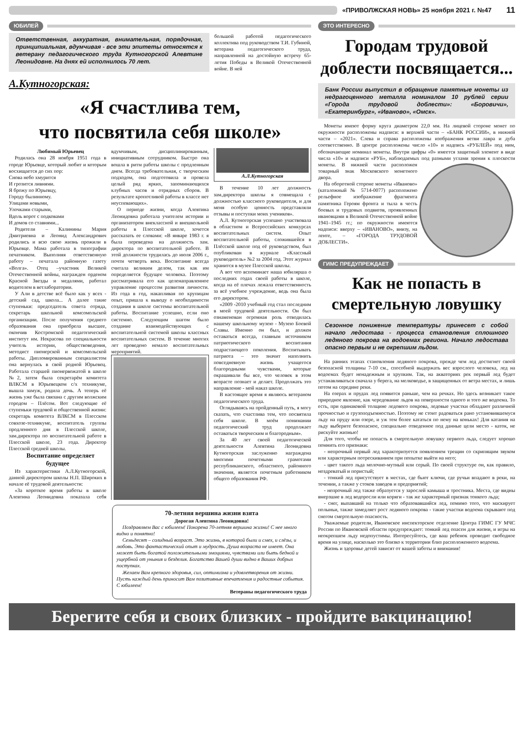«ПРИВОЛЖСКАЯ НОВЬ» 25 ноября 2021 г. №47 11
ЮБИЛЕЙ
Ответственная, аккуратная, внимательная, порядочная, принципиальная, вдумчивая - все эти эпитеты относятся к ветерану педагогического труда Кутногорской Алевтине Леонидовне. На днях ей исполнилось 70 лет.
большой работой педагогического коллектива под руководством Т.И. Губиной, ветерана педагогического труда, направленной на достойную встречу 65-летия Победы в Великой Отечественной войне. В ней
А.Кутногорская:
«Я счастлива тем,
что посвятила себя школе»
Любимый Юрьевец
Родилась она 28 ноября 1951 года в городе Юрьевце, который любит и которым восхищается до сих пор:
Снова небо хмурится
И грозится ливнями.
Я брожу по Юрьевцу,
Городу былинному.
Улицами новыми,
Улочками старыми,
Вдоль ворот с подковами
И домов со ставнями...
Родители – Калинины Мария Дмитриевна и Леонид Александрович родились и всю свою жизнь прожили в Юрьевце. Мама работала в типографии печатником. Выполняя ответственную работу – печатала районную газету «Волга». Отец –участник Великой Отечественной войны, награжден орденом Красной Звезды и медалями, работал водителем в ветлаборатории.
У Али в детстве всё было как у всех - детский сад, школа... А далее такие ступеньки: председатель совета отряда, секретарь школьной комсомольской организации. После получения среднего образования она приобрела высшее, окончив Костромской педагогический институт им. Некрасова по специальности учитель истории, обществоведения, методист пионерской и комсомольской работы. Дипломированным специалистом она вернулась в свой родной Юрьевец. Работала старшей пионервожатой в школе №2, затем была секретарём комитета ВЛКСМ в Юрьевецком с/х техникуме, вышла замуж, родила дочь. А теперь её жизнь уже была связана с другим волжским городом – Плёсом. Вот следующие её ступеньки трудовой и общественной жизни: секретарь комитета ВЛКСМ в Плесском совхозе-техникуме, воспитатель группы продленного дня в Плесской школе, зам.директора по воспитательной работе в Плесской школе, 23 года. Директор Плесской средней школы.
Воспитание определяет будущее
Из характеристики А.Л.Кутногорской, данной директором школы Н.П. Широких в начале её трудовой деятельности:
«За короткое время работы в школе Алевтина Леонидовна показала себя вдумчивым, дисциплинированным, инициативным сотрудником. Быстро она вошла в ритм работы школы с продленным днем. Всегда требовательная, с творческим подходом, она подготовила и провела целый ряд ярких, запоминающихся клубных часов и отрядных сборов. В результате кропотливой работы в классе нет неуспевающих».
О периоде жизни, когда Алевтина Леонидовна работала учителем истории и организатором внеклассной и внешкольной работы в Плесской школе, хочется рассказать ее словами: «В январе 1983 г. я была переведена на должность зам. директора по воспитательной работе. В этой должности трудилась до июля 2006 г., почти четверть века. Воспитание всегда считала великим делом, так как им определяется будущее человека. Поэтому рассматривала его как целенаправленное управление процессом развития личности. Из года в год, накапливая по крупицам опыт, пришла к выводу о необходимости создания в школе системы воспитательной работы. Воспитание успешно, если оно системно. Следующим шагом было создание взаимодействующих с воспитательной системой школы классных воспитательных систем. В течение многих лет проведено немало воспитательных мероприятий.
А.Л.Кутногорская
В течение 10 лет должность зам.директора школы я совмещала с должностью классного руководителя, и для меня особую ценность представляли отзывы и поступки моих учеников».
А.Л. Кутногорская успешно участвовала в областном и Всероссийских конкурсах воспитательных систем. Опыт воспитательной работы, сложившейся в Плёсской школе под её руководством, был опубликован в журнале «Классный руководитель» №2 за 2004 год. Этот журнал хранится в музее Плесской школы.
А вот что вспоминает наша юбилярша о последних годах своей работы в школе, когда на её плечах лежала ответственность за всё учебное учреждение, ведь она была его директором.
«2009 -2010 учебный год стал последним в моей трудовой деятельности. Он был ознаменован огромная роль отводилась нашему школьному музею - Музею Боевой Славы. Именно он был, и должен оставаться всегда, главным источником патриотического воспитания подрастающего поколения. Воспитывать патриота – это значит наполнить повседневную жизнь учащегося благородными чувствами, которые окрашивали бы все, что человек в этом возрасте познает и делает. Продолжать это направление - мой наказ школе.
В настоящее время я являюсь ветераном педагогического труда.
Оглядываясь на пройденный путь, я могу сказать, что счастлива тем, что посвятила себя школе. В моём понимании педагогический труд продолжает оставаться творческим и благородным».
За 40 лет своей педагогической деятельности Алевтина Леонидовна Кутногорская заслуженно награждена многими почетными грамотами республиканского, областного, районного значения, является почетным работником общего образования РФ.
70-летняя вершина жизни взята
Дорогая Алевтина Леонидовна!
Поздравляем Вас с юбилеем! Покорена 70-летняя вершина жизни! С нее много видно и понятно!
Семьдесят – солидный возраст. Это жизнь, в которой были и смех, и слёзы, и любовь. Это фантастический опыт и мудрость. Душа возраста не имеет. Она может быть богатой положительными эмоциями, чувствами или быть бедной и ущербной от уныния и безделия. Богатство Вашей души видно в Ваших добрых поступках.
Желаем Вам крепкого здоровья, сил, оптимизма и удовлетворения от жизни. Пусть каждый день приносит Вам позитивные впечатления и радостные события. С юбилеем!
Ветераны педагогического труда
ЭТО ИНТЕРЕСНО
Городам трудовой доблести посвящается...
Банк России выпустил в обращение памятные монеты из недрагоценного металла номиналом 10 рублей серии «Города трудовой доблести»: «Боровичи», «Екатеринбург», «Иваново», «Омск».
Монеты имеют форму круга диаметром 22,0 мм. На лицевой стороне монет по окружности расположены надписи: в верхней части – «БАНК РОССИИ», в нижней части – «2021». Слева и справа расположены изображения ветви лавра и дуба соответственно. В центре расположены число «10» и надпись «РУБЛЕЙ» под ним, обозначающие номинал монеты. Внутри цифры «0» имеется защитный элемент в виде числа «10» и надписи «РУБ», наблюдаемых под разными углами зрения к плоскости монеты. В нижней части расположен товарный знак Московского монетного двора.
На оборотной стороне монеты «Иваново» (каталожный № 5714-0077) расположено рельефное изображение фрагмента памятника Героям фронта и тыла в честь боевых и трудовых подвигов, проявленных ивановцами в Великой Отечественной войне 1941–1945 гг.; по окружности имеются надписи: вверху – «ИВАНОВО», внизу, на ленте, – «ГОРОДА ТРУДОВОЙ ДОБЛЕСТИ».
ГИМС ПРЕДУПРЕЖДАЕТ
Как не попасть в смертельную ловушку
Сезонное понижение температуры принесет с собой начало ледостава - процесса становления сплошного ледяного покрова на водоемах региона. Начало ледостава опасно первым и не окрепшим льдом.
На ранних этапах становления ледяного покрова, прежде чем лед достигнет своей безопасной толщины 7-10 см., способной выдержать вес взрослого человека, лед на водоемах будет ненадежным и хрупким. Так, на акваториях рек первый лед будет устанавливаться сначала у берега, на мелководье, в защищенных от ветра местах, и лишь потом на середине реки.
На озерах и прудах лед появится раньше, чем на речках. Но здесь возникает такое природное явление, как чередование льдов на поверхности одного и того же водоема. То есть, при одинаковой толщине ледового покрова, ледовые участки обладают различной прочностью и грузоподъемностью. Поэтому не стоит радоваться рано установившемуся льду на пруду или озере, и уж тем более кататься по нему на коньках! Для катания на льду выберите безопасное, специально отведенное под данные цели место - каток, не рискуйте жизнью!
Для того, чтобы не попасть в смертельную ловушку первого льда, следует хорошо помнить его признаки:
- непрочный первый лед характеризуется появлением трещин со скрипящим звуком или характерным потрескиванием при попытке выйти на него;
- цвет такого льда молочно-мутный или серый. По своей структуре он, как правило, ноздреватый и пористый;
- тонкий лед присутствует в местах, где бьют ключи, где ручьи впадают в реки, на течении, а также у стоков заводов и предприятий;
- непрочный лед также образуется у зарослей камыша и тростника. Места, где видны вмерзшие в лед водоросли или коряги - так же характерный признак тонкого льда;
- снег, выпавший на только что образовавшийся лед, помимо того, что маскирует полыньи, также замедляет рост ледяного покрова - такие участки водоема скрывают под снегом смертельную опасность.
Уважаемые родители, Ивановское инспекторское отделение Центра ГИМС ГУ МЧС России по Ивановской области предупреждает: тонкий лед опасен для жизни, и игры на неокрепшем льду недопустимы. Интересуйтесь, где ваш ребенок проводит свободное время на улице, насколько это близко к территории близ расположенного водоема.
Жизнь и здоровье детей зависят от вашей заботы и внимания!
Берегите себя и своих близких - пройдите вакцинацию!